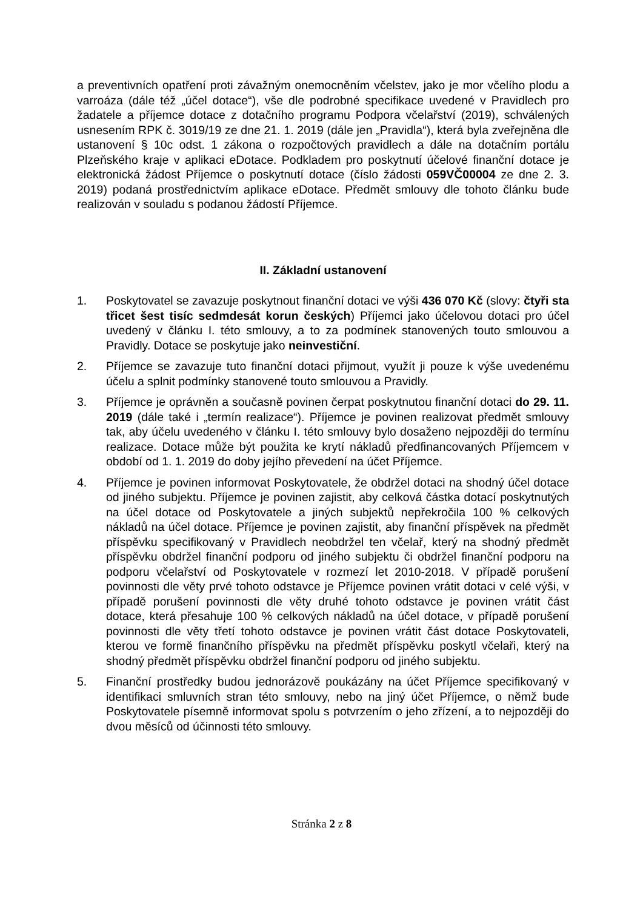a preventivních opatření proti závažným onemocněním včelstev, jako je mor včelího plodu a varroáza (dále též „účel dotace“), vše dle podrobné specifikace uvedené v Pravidlech pro žadatele a příjemce dotace z dotačního programu Podpora včelařství (2019), schválených usnesením RPK č. 3019/19 ze dne 21. 1. 2019 (dále jen „Pravidla“), která byla zveřejněna dle ustanovení § 10c odst. 1 zákona o rozpočtových pravidlech a dále na dotačním portálu Plzeňského kraje v aplikaci eDotace. Podkladem pro poskytnutí účelové finanční dotace je elektronická žádost Příjemce o poskytnutí dotace (číslo žádosti 059VČ00004 ze dne 2. 3. 2019) podaná prostřednictvím aplikace eDotace. Předmět smlouvy dle tohoto článku bude realizován v souladu s podanou žádostí Příjemce.
II. Základní ustanovení
1. Poskytovatel se zavazuje poskytnout finanční dotaci ve výši 436 070 Kč (slovy: čtyři sta třicet šest tisíc sedmdesát korun českých) Příjemci jako účelovou dotaci pro účel uvedený v článku I. této smlouvy, a to za podmínek stanovených touto smlouvou a Pravidly. Dotace se poskytuje jako neinvestiční.
2. Příjemce se zavazuje tuto finanční dotaci přijmout, využít ji pouze k výše uvedenému účelu a splnit podmínky stanovené touto smlouvou a Pravidly.
3. Příjemce je oprávněn a současně povinen čerpat poskytnutou finanční dotaci do 29. 11. 2019 (dále také i „termín realizace“). Příjemce je povinen realizovat předmět smlouvy tak, aby účelu uvedeného v článku I. této smlouvy bylo dosaženo nejpozději do termínu realizace. Dotace může být použita ke krytí nákladů předfinancovaných Příjemcem v období od 1. 1. 2019 do doby jejího převedení na účet Příjemce.
4. Příjemce je povinen informovat Poskytovatele, že obdržel dotaci na shodný účel dotace od jiného subjektu. Příjemce je povinen zajistit, aby celková částka dotací poskytnutých na účel dotace od Poskytovatele a jiných subjektů nepřekročila 100 % celkových nákladů na účel dotace. Příjemce je povinen zajistit, aby finanční příspěvek na předmět příspěvku specifikovaný v Pravidlech neobdržel ten včelař, který na shodný předmět příspěvku obdržel finanční podporu od jiného subjektu či obdržel finanční podporu na podporu včelařství od Poskytovatele v rozmezí let 2010-2018. V případě porušení povinnosti dle věty prvé tohoto odstavce je Příjemce povinen vrátit dotaci v celé výši, v případě porušení povinnosti dle věty druhé tohoto odstavce je povinen vrátit část dotace, která přesahuje 100 % celkových nákladů na účel dotace, v případě porušení povinnosti dle věty třetí tohoto odstavce je povinen vrátit část dotace Poskytovateli, kterou ve formě finančního příspěvku na předmět příspěvku poskytl včelaři, který na shodný předmět příspěvku obdržel finanční podporu od jiného subjektu.
5. Finanční prostředky budou jednorázově poukázány na účet Příjemce specifikovaný v identifikaci smluvních stran této smlouvy, nebo na jiný účet Příjemce, o němž bude Poskytovatele písemně informovat spolu s potvrzením o jeho zřízení, a to nejpozději do dvou měsíců od účinnosti této smlouvy.
Stránka 2 z 8